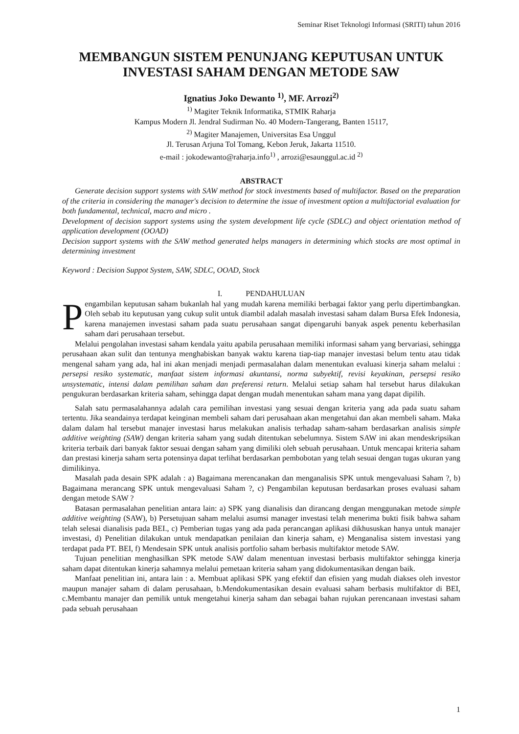Seminar Riset Teknologi Informasi (SRITI) tahun 2016
MEMBANGUN SISTEM PENUNJANG KEPUTUSAN UNTUK
INVESTASI SAHAM DENGAN METODE SAW
Ignatius Joko Dewanto <sup>1)</sup>, MF. Arrozi<sup>2)</sup>
<sup>1)</sup> Magiter Teknik Informatika, STMIK Raharja
Kampus Modern Jl. Jendral Sudirman No. 40 Modern-Tangerang, Banten 15117,
<sup>2)</sup> Magiter Manajemen, Universitas Esa Unggul
Jl. Terusan Arjuna Tol Tomang, Kebon Jeruk, Jakarta 11510.
e-mail : jokodewanto@raharja.info<sup>1)</sup> , arrozi@esaunggul.ac.id <sup>2)</sup>
ABSTRACT
Generate decision support systems with SAW method for stock investments based of multifactor. Based on the preparation of the criteria in considering the manager's decision to determine the issue of investment option a multifactorial evaluation for both fundamental, technical, macro and micro .
Development of decision support systems using the system development life cycle (SDLC) and object orientation method of application development (OOAD)
Decision support systems with the SAW method generated helps managers in determining which stocks are most optimal in determining investment
Keyword : Decision Suppot System, SAW, SDLC, OOAD, Stock
I. PENDAHULUAN
Pengambilan keputusan saham bukanlah hal yang mudah karena memiliki berbagai faktor yang perlu dipertimbangkan. Oleh sebab itu keputusan yang cukup sulit untuk diambil adalah masalah investasi saham dalam Bursa Efek Indonesia, karena manajemen investasi saham pada suatu perusahaan sangat dipengaruhi banyak aspek penentu keberhasilan saham dari perusahaan tersebut.
Melalui pengolahan investasi saham kendala yaitu apabila perusahaan memiliki informasi saham yang bervariasi, sehingga perusahaan akan sulit dan tentunya menghabiskan banyak waktu karena tiap-tiap manajer investasi belum tentu atau tidak mengenal saham yang ada, hal ini akan menjadi menjadi permasalahan dalam menentukan evaluasi kinerja saham melalui : persepsi resiko systematic, manfaat sistem informasi akuntansi, norma subyektif, revisi keyakinan, persepsi resiko unsystematic, intensi dalam pemilihan saham dan preferensi return. Melalui setiap saham hal tersebut harus dilakukan pengukuran berdasarkan kriteria saham, sehingga dapat dengan mudah menentukan saham mana yang dapat dipilih.
Salah satu permasalahannya adalah cara pemilihan investasi yang sesuai dengan kriteria yang ada pada suatu saham tertentu. Jika seandainya terdapat keinginan membeli saham dari perusahaan akan mengetahui dan akan membeli saham. Maka dalam dalam hal tersebut manajer investasi harus melakukan analisis terhadap saham-saham berdasarkan analisis simple additive weighting (SAW) dengan kriteria saham yang sudah ditentukan sebelumnya. Sistem SAW ini akan mendeskripsikan kriteria terbaik dari banyak faktor sesuai dengan saham yang dimiliki oleh sebuah perusahaan. Untuk mencapai kriteria saham dan prestasi kinerja saham serta potensinya dapat terlihat berdasarkan pembobotan yang telah sesuai dengan tugas ukuran yang dimilikinya.
Masalah pada desain SPK adalah : a) Bagaimana merencanakan dan menganalisis SPK untuk mengevaluasi Saham ?, b) Bagaimana merancang SPK untuk mengevaluasi Saham ?, c) Pengambilan keputusan berdasarkan proses evaluasi saham dengan metode SAW ?
Batasan permasalahan penelitian antara lain: a) SPK yang dianalisis dan dirancang dengan menggunakan metode simple additive weighting (SAW), b) Persetujuan saham melalui asumsi manager investasi telah menerima bukti fisik bahwa saham telah selesai dianalisis pada BEI., c) Pemberian tugas yang ada pada perancangan aplikasi dikhususkan hanya untuk manajer investasi, d) Penelitian dilakukan untuk mendapatkan penilaian dan kinerja saham, e) Menganalisa sistem investasi yang terdapat pada PT. BEI, f) Mendesain SPK untuk analisis portfolio saham berbasis multifaktor metode SAW.
Tujuan penelitian menghasilkan SPK metode SAW dalam menentuan investasi berbasis multifaktor sehingga kinerja saham dapat ditentukan kinerja sahamnya melalui pemetaan kriteria saham yang didokumentasikan dengan baik.
Manfaat penelitian ini, antara lain : a. Membuat aplikasi SPK yang efektif dan efisien yang mudah diakses oleh investor maupun manajer saham di dalam perusahaan, b.Mendokumentasikan desain evaluasi saham berbasis multifaktor di BEI, c.Membantu manajer dan pemilik untuk mengetahui kinerja saham dan sebagai bahan rujukan perencanaan investasi saham pada sebuah perusahaan
1